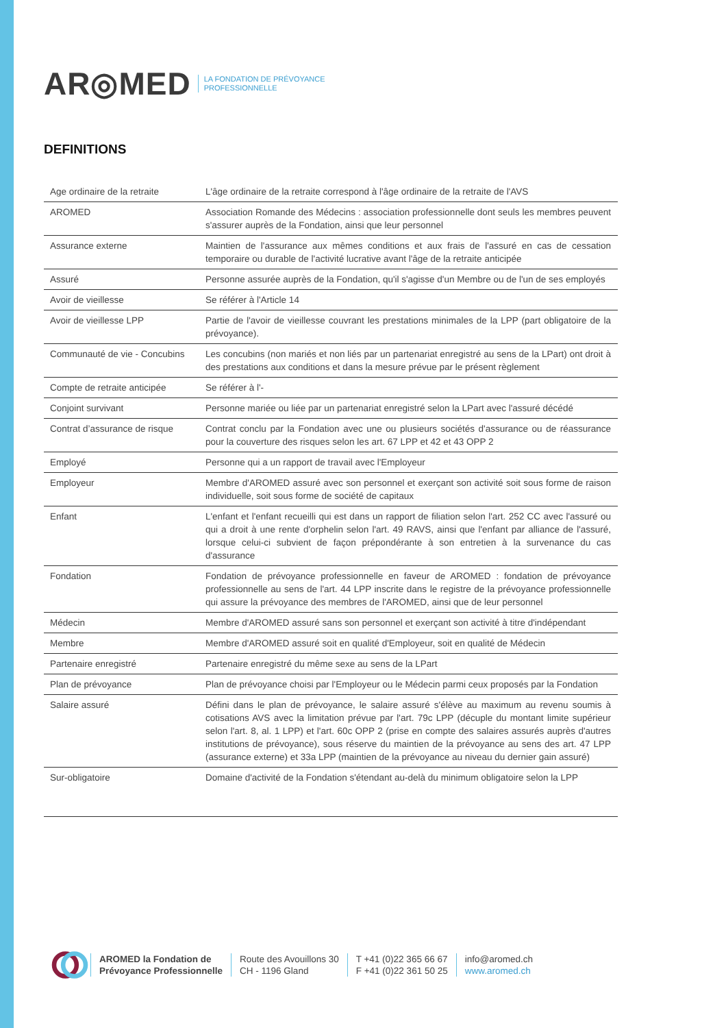AR◎MED LA FONDATION DE PRÉVOYANCE
PROFESSIONNELLE
DEFINITIONS
| Age ordinaire de la retraite | L'âge ordinaire de la retraite correspond à l'âge ordinaire de la retraite de l'AVS |
| AROMED | Association Romande des Médecins : association professionnelle dont seuls les membres peuvent s'assurer auprès de la Fondation, ainsi que leur personnel |
| Assurance externe | Maintien de l'assurance aux mêmes conditions et aux frais de l'assuré en cas de cessation temporaire ou durable de l'activité lucrative avant l'âge de la retraite anticipée |
| Assuré | Personne assurée auprès de la Fondation, qu'il s'agisse d'un Membre ou de l'un de ses employés |
| Avoir de vieillesse | Se référer à l'Article 14 |
| Avoir de vieillesse LPP | Partie de l'avoir de vieillesse couvrant les prestations minimales de la LPP (part obligatoire de la prévoyance). |
| Communauté de vie - Concubins | Les concubins (non mariés et non liés par un partenariat enregistré au sens de la LPart) ont droit à des prestations aux conditions et dans la mesure prévue par le présent règlement |
| Compte de retraite anticipée | Se référer à l'- |
| Conjoint survivant | Personne mariée ou liée par un partenariat enregistré selon la LPart avec l'assuré décédé |
| Contrat d’assurance de risque | Contrat conclu par la Fondation avec une ou plusieurs sociétés d'assurance ou de réassurance pour la couverture des risques selon les art. 67 LPP et 42 et 43 OPP 2 |
| Employé | Personne qui a un rapport de travail avec l'Employeur |
| Employeur | Membre d'AROMED assuré avec son personnel et exerçant son activité soit sous forme de raison individuelle, soit sous forme de société de capitaux |
| Enfant | L'enfant et l'enfant recueilli qui est dans un rapport de filiation selon l'art. 252 CC avec l'assuré ou qui a droit à une rente d'orphelin selon l'art. 49 RAVS, ainsi que l'enfant par alliance de l'assuré, lorsque celui-ci subvient de façon prépondérante à son entretien à la survenance du cas d'assurance |
| Fondation | Fondation de prévoyance professionnelle en faveur de AROMED : fondation de prévoyance professionnelle au sens de l'art. 44 LPP inscrite dans le registre de la prévoyance professionnelle qui assure la prévoyance des membres de l'AROMED, ainsi que de leur personnel |
| Médecin | Membre d'AROMED assuré sans son personnel et exerçant son activité à titre d'indépendant |
| Membre | Membre d'AROMED assuré soit en qualité d'Employeur, soit en qualité de Médecin |
| Partenaire enregistré | Partenaire enregistré du même sexe au sens de la LPart |
| Plan de prévoyance | Plan de prévoyance choisi par l'Employeur ou le Médecin parmi ceux proposés par la Fondation |
| Salaire assuré | Défini dans le plan de prévoyance, le salaire assuré s'élève au maximum au revenu soumis à cotisations AVS avec la limitation prévue par l'art. 79c LPP (décuple du montant limite supérieur selon l'art. 8, al. 1 LPP) et l'art. 60c OPP 2 (prise en compte des salaires assurés auprès d'autres institutions de prévoyance), sous réserve du maintien de la prévoyance au sens des art. 47 LPP (assurance externe) et 33a LPP (maintien de la prévoyance au niveau du dernier gain assuré) |
| Sur-obligatoire | Domaine d'activité de la Fondation s'étendant au-delà du minimum obligatoire selon la LPP |
AROMED la Fondation de
Prévoyance Professionnelle
Route des Avouillons 30
CH - 1196 Gland
T +41 (0)22 365 66 67
F +41 (0)22 361 50 25
info@aromed.ch
www.aromed.ch